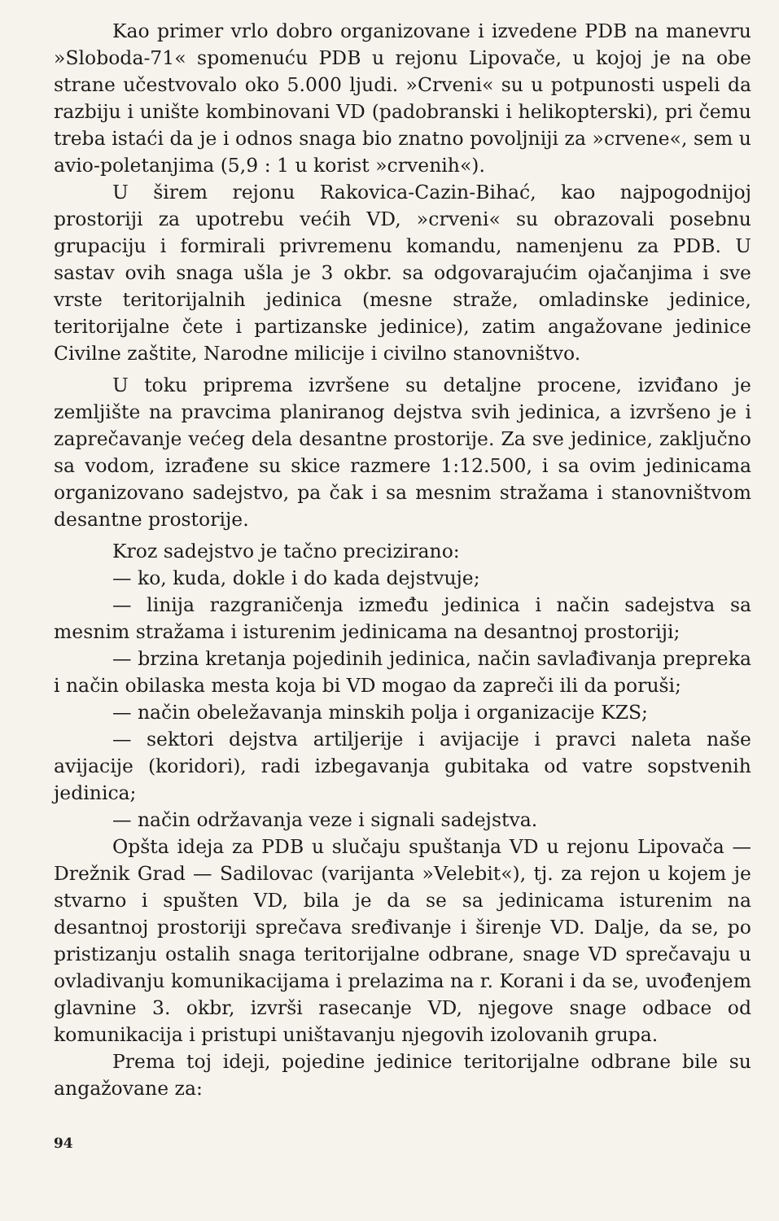Kao primer vrlo dobro organizovane i izvedene PDB na manevru »Sloboda-71« spomenuću PDB u rejonu Lipovače, u kojoj je na obe strane učestvovalo oko 5.000 ljudi. »Crveni« su u potpunosti uspeli da razbiju i unište kombinovani VD (padobranski i helikopterski), pri čemu treba istaći da je i odnos snaga bio znatno povoljniji za »crvene«, sem u avio-poletanjima (5,9 : 1 u korist »crvenih«).
U širem rejonu Rakovica-Cazin-Bihać, kao najpogodnijoj prostoriji za upotrebu većih VD, »crveni« su obrazovali posebnu grupaciju i formirali privremenu komandu, namenjenu za PDB. U sastav ovih snaga ušla je 3 okbr. sa odgovarajućim ojačanjima i sve vrste teritorijalnih jedinica (mesne straže, omladinske jedinice, teritorijalne čete i partizanske jedinice), zatim angažovane jedinice Civilne zaštite, Narodne milicije i civilno stanovništvo.
U toku priprema izvršene su detaljne procene, izviđano je zemljište na pravcima planiranog dejstva svih jedinica, a izvršeno je i zaprečavanje većeg dela desantne prostorije. Za sve jedinice, zaključno sa vodom, izrađene su skice razmere 1:12.500, i sa ovim jedinicama organizovano sadejstvo, pa čak i sa mesnim stražama i stanovništvom desantne prostorije.
Kroz sadejstvo je tačno precizirano:
— ko, kuda, dokle i do kada dejstvuje;
— linija razgraničenja između jedinica i način sadejstva sa mesnim stražama i isturenim jedinicama na desantnoj prostoriji;
— brzina kretanja pojedinih jedinica, način savlađivanja prepreka i način obilaska mesta koja bi VD mogao da zapreči ili da poruši;
— način obeležavanja minskih polja i organizacije KZS;
— sektori dejstva artiljerije i avijacije i pravci naleta naše avijacije (koridori), radi izbegavanja gubitaka od vatre sopstvenih jedinica;
— način održavanja veze i signali sadejstva.
Opšta ideja za PDB u slučaju spuštanja VD u rejonu Lipovača — Drežnik Grad — Sadilovac (varijanta »Velebit«), tj. za rejon u kojem je stvarno i spušten VD, bila je da se sa jedinicama isturenim na desantnoj prostoriji sprečava sređivanje i širenje VD. Dalje, da se, po pristizanju ostalih snaga teritorijalne odbrane, snage VD sprečavaju u ovladivanju komunikacijama i prelazima na r. Korani i da se, uvođenjem glavnine 3. okbr, izvrši rasecanje VD, njegove snage odbace od komunikacija i pristupi uništavanju njegovih izolovanih grupa.
Prema toj ideji, pojedine jedinice teritorijalne odbrane bile su angažovane za:
94